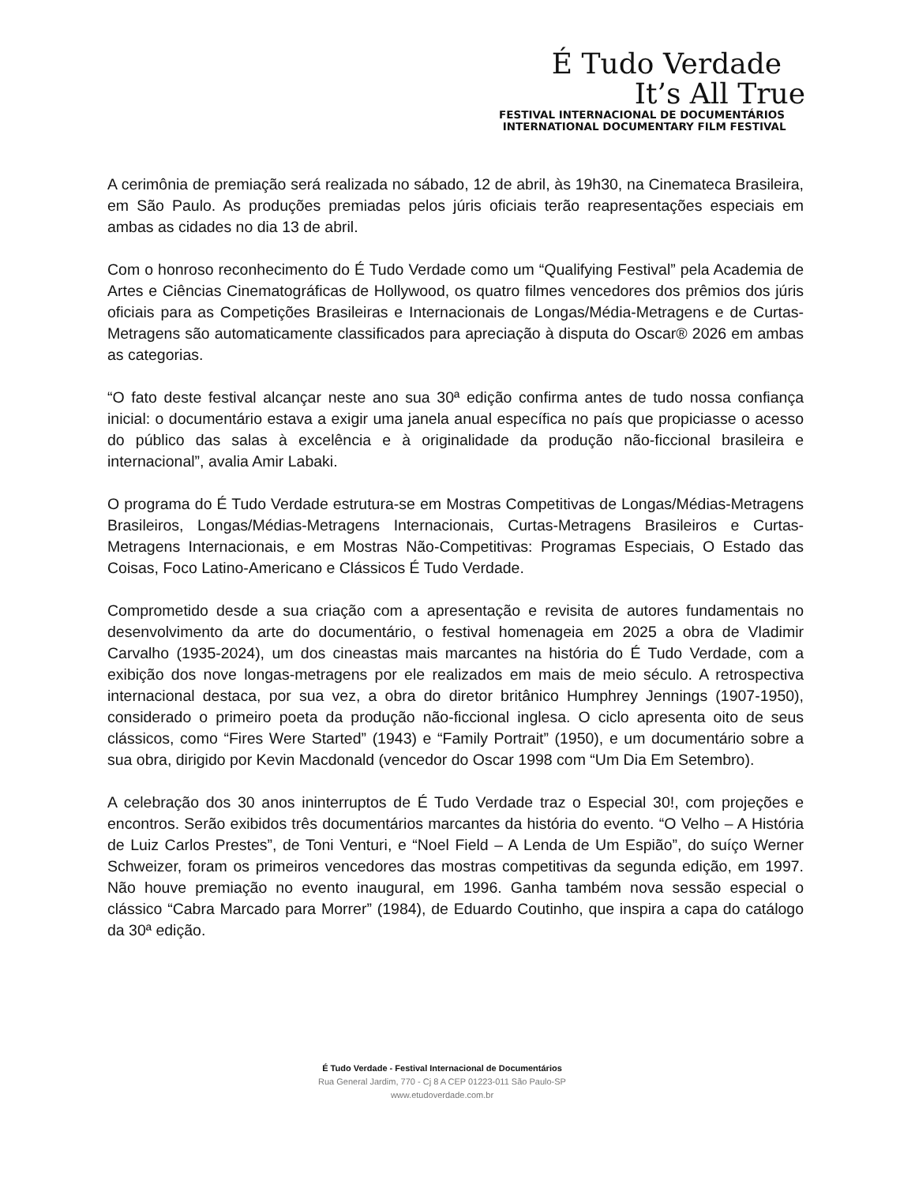É Tudo Verdade
It’s All True
FESTIVAL INTERNACIONAL DE DOCUMENTÁRIOS
INTERNATIONAL DOCUMENTARY FILM FESTIVAL
A cerimônia de premiação será realizada no sábado, 12 de abril, às 19h30, na Cinemateca Brasileira, em São Paulo. As produções premiadas pelos júris oficiais terão reapresentações especiais em ambas as cidades no dia 13 de abril.
Com o honroso reconhecimento do É Tudo Verdade como um “Qualifying Festival” pela Academia de Artes e Ciências Cinematográficas de Hollywood, os quatro filmes vencedores dos prêmios dos júris oficiais para as Competições Brasileiras e Internacionais de Longas/Média-Metragens e de Curtas-Metragens são automaticamente classificados para apreciação à disputa do Oscar® 2026 em ambas as categorias.
“O fato deste festival alcançar neste ano sua 30ª edição confirma antes de tudo nossa confiança inicial: o documentário estava a exigir uma janela anual específica no país que propiciasse o acesso do público das salas à excelência e à originalidade da produção não-ficcional brasileira e internacional”, avalia Amir Labaki.
O programa do É Tudo Verdade estrutura-se em Mostras Competitivas de Longas/Médias-Metragens Brasileiros, Longas/Médias-Metragens Internacionais, Curtas-Metragens Brasileiros e Curtas-Metragens Internacionais, e em Mostras Não-Competitivas: Programas Especiais, O Estado das Coisas, Foco Latino-Americano e Clássicos É Tudo Verdade.
Comprometido desde a sua criação com a apresentação e revisita de autores fundamentais no desenvolvimento da arte do documentário, o festival homenageia em 2025 a obra de Vladimir Carvalho (1935-2024), um dos cineastas mais marcantes na história do É Tudo Verdade, com a exibição dos nove longas-metragens por ele realizados em mais de meio século. A retrospectiva internacional destaca, por sua vez, a obra do diretor britânico Humphrey Jennings (1907-1950), considerado o primeiro poeta da produção não-ficcional inglesa. O ciclo apresenta oito de seus clássicos, como “Fires Were Started” (1943) e “Family Portrait” (1950), e um documentário sobre a sua obra, dirigido por Kevin Macdonald (vencedor do Oscar 1998 com “Um Dia Em Setembro).
A celebração dos 30 anos ininterruptos de É Tudo Verdade traz o Especial 30!, com projeções e encontros. Serão exibidos três documentários marcantes da história do evento. “O Velho – A História de Luiz Carlos Prestes”, de Toni Venturi, e “Noel Field – A Lenda de Um Espião”, do suíço Werner Schweizer, foram os primeiros vencedores das mostras competitivas da segunda edição, em 1997. Não houve premiação no evento inaugural, em 1996. Ganha também nova sessão especial o clássico “Cabra Marcado para Morrer” (1984), de Eduardo Coutinho, que inspira a capa do catálogo da 30ª edição.
É Tudo Verdade - Festival Internacional de Documentários
Rua General Jardim, 770 - Cj 8 A CEP 01223-011 São Paulo-SP
www.etudoverdade.com.br